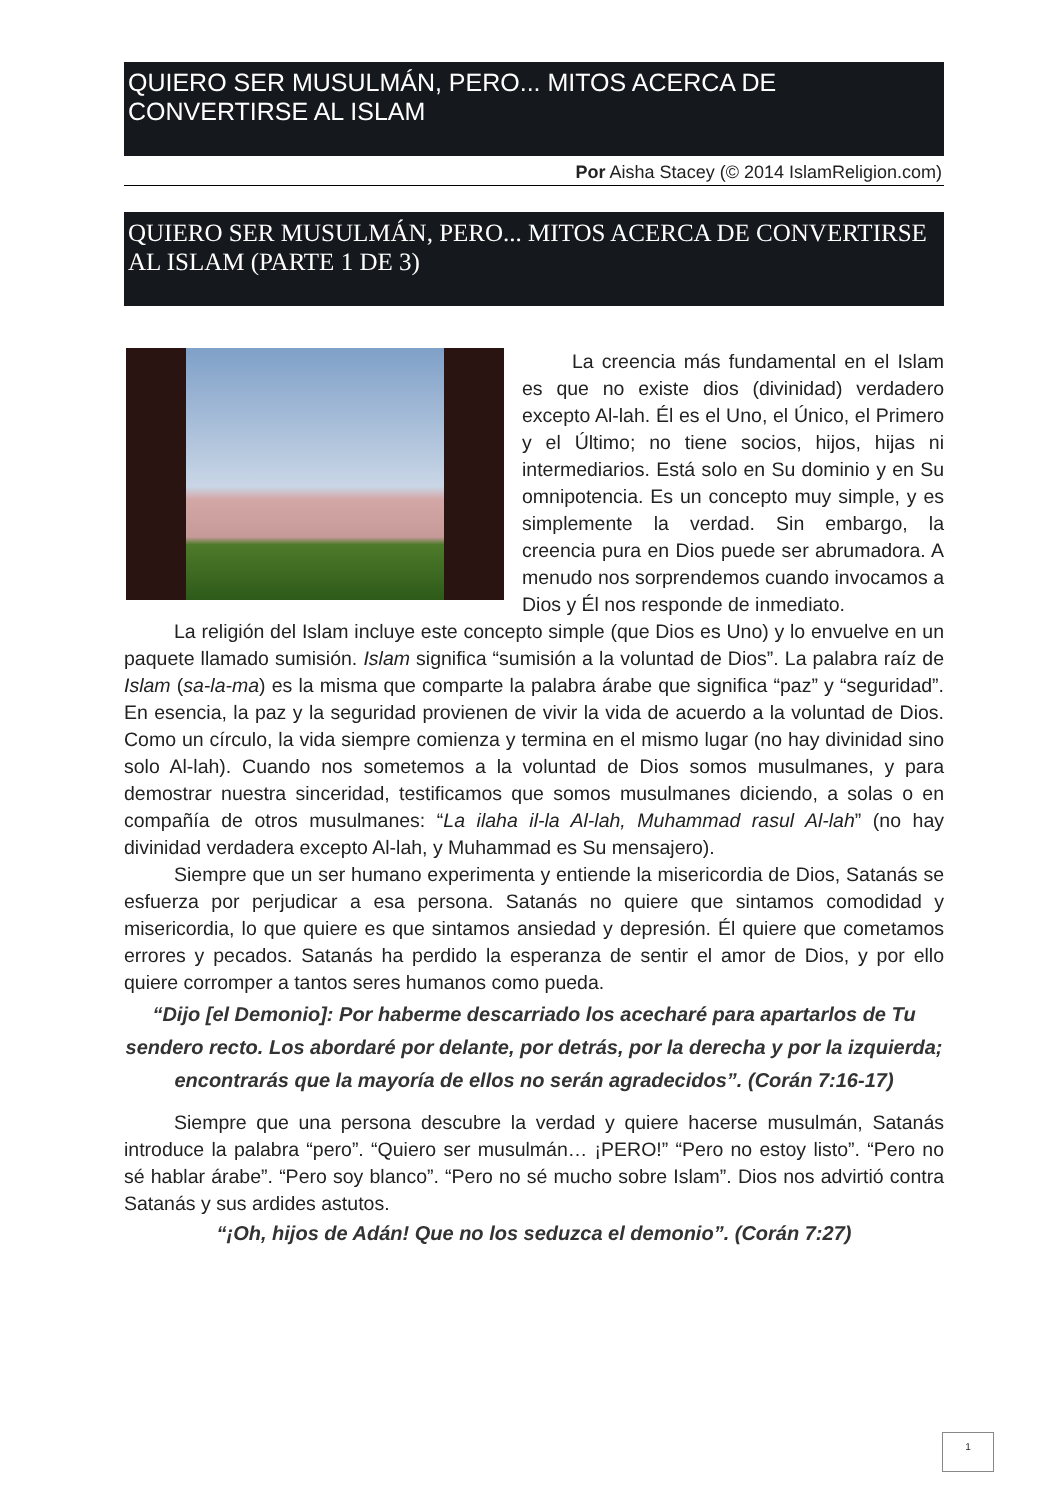QUIERO SER MUSULMÁN, PERO... MITOS ACERCA DE CONVERTIRSE AL ISLAM
Por Aisha Stacey (© 2014 IslamReligion.com)
QUIERO SER MUSULMÁN, PERO... MITOS ACERCA DE CONVERTIRSE AL ISLAM (PARTE 1 DE 3)
La creencia más fundamental en el Islam es que no existe dios (divinidad) verdadero excepto Al-lah. Él es el Uno, el Único, el Primero y el Último; no tiene socios, hijos, hijas ni intermediarios. Está solo en Su dominio y en Su omnipotencia. Es un concepto muy simple, y es simplemente la verdad. Sin embargo, la creencia pura en Dios puede ser abrumadora. A menudo nos sorprendemos cuando invocamos a Dios y Él nos responde de inmediato.
La religión del Islam incluye este concepto simple (que Dios es Uno) y lo envuelve en un paquete llamado sumisión. Islam significa “sumisión a la voluntad de Dios”. La palabra raíz de Islam (sa-la-ma) es la misma que comparte la palabra árabe que significa “paz” y “seguridad”. En esencia, la paz y la seguridad provienen de vivir la vida de acuerdo a la voluntad de Dios. Como un círculo, la vida siempre comienza y termina en el mismo lugar (no hay divinidad sino solo Al-lah). Cuando nos sometemos a la voluntad de Dios somos musulmanes, y para demostrar nuestra sinceridad, testificamos que somos musulmanes diciendo, a solas o en compañía de otros musulmanes: “La ilaha il-la Al-lah, Muhammad rasul Al-lah” (no hay divinidad verdadera excepto Al-lah, y Muhammad es Su mensajero).
Siempre que un ser humano experimenta y entiende la misericordia de Dios, Satanás se esfuerza por perjudicar a esa persona. Satanás no quiere que sintamos comodidad y misericordia, lo que quiere es que sintamos ansiedad y depresión. Él quiere que cometamos errores y pecados. Satanás ha perdido la esperanza de sentir el amor de Dios, y por ello quiere corromper a tantos seres humanos como pueda.
“Dijo [el Demonio]: Por haberme descarriado los acecharé para apartarlos de Tu sendero recto. Los abordaré por delante, por detrás, por la derecha y por la izquierda; encontrarás que la mayoría de ellos no serán agradecidos”. (Corán 7:16-17)
Siempre que una persona descubre la verdad y quiere hacerse musulmán, Satanás introduce la palabra “pero”. “Quiero ser musulmán… ¡PERO!” “Pero no estoy listo”. “Pero no sé hablar árabe”. “Pero soy blanco”. “Pero no sé mucho sobre Islam”. Dios nos advirtió contra Satanás y sus ardides astutos.
“¡Oh, hijos de Adán! Que no los seduzca el demonio”. (Corán 7:27)
1